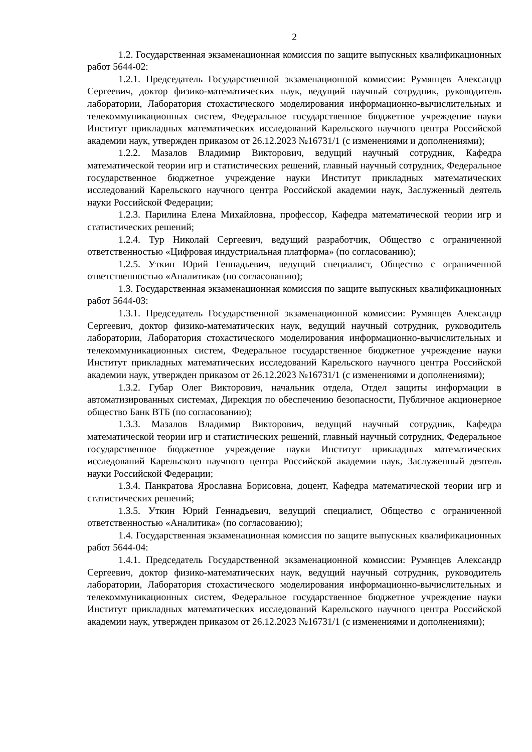2
1.2. Государственная экзаменационная комиссия по защите выпускных квалификационных работ 5644-02:
1.2.1. Председатель Государственной экзаменационной комиссии: Румянцев Александр Сергеевич, доктор физико-математических наук, ведущий научный сотрудник, руководитель лаборатории, Лаборатория стохастического моделирования информационно-вычислительных и телекоммуникационных систем, Федеральное государственное бюджетное учреждение науки Институт прикладных математических исследований Карельского научного центра Российской академии наук, утвержден приказом от 26.12.2023 №16731/1 (с изменениями и дополнениями);
1.2.2. Мазалов Владимир Викторович, ведущий научный сотрудник, Кафедра математической теории игр и статистических решений, главный научный сотрудник, Федеральное государственное бюджетное учреждение науки Институт прикладных математических исследований Карельского научного центра Российской академии наук, Заслуженный деятель науки Российской Федерации;
1.2.3. Парилина Елена Михайловна, профессор, Кафедра математической теории игр и статистических решений;
1.2.4. Тур Николай Сергеевич, ведущий разработчик, Общество с ограниченной ответственностью «Цифровая индустриальная платформа» (по согласованию);
1.2.5. Уткин Юрий Геннадьевич, ведущий специалист, Общество с ограниченной ответственностью «Аналитика» (по согласованию);
1.3. Государственная экзаменационная комиссия по защите выпускных квалификационных работ 5644-03:
1.3.1. Председатель Государственной экзаменационной комиссии: Румянцев Александр Сергеевич, доктор физико-математических наук, ведущий научный сотрудник, руководитель лаборатории, Лаборатория стохастического моделирования информационно-вычислительных и телекоммуникационных систем, Федеральное государственное бюджетное учреждение науки Институт прикладных математических исследований Карельского научного центра Российской академии наук, утвержден приказом от 26.12.2023 №16731/1 (с изменениями и дополнениями);
1.3.2. Губар Олег Викторович, начальник отдела, Отдел защиты информации в автоматизированных системах, Дирекция по обеспечению безопасности, Публичное акционерное общество Банк ВТБ (по согласованию);
1.3.3. Мазалов Владимир Викторович, ведущий научный сотрудник, Кафедра математической теории игр и статистических решений, главный научный сотрудник, Федеральное государственное бюджетное учреждение науки Институт прикладных математических исследований Карельского научного центра Российской академии наук, Заслуженный деятель науки Российской Федерации;
1.3.4. Панкратова Ярославна Борисовна, доцент, Кафедра математической теории игр и статистических решений;
1.3.5. Уткин Юрий Геннадьевич, ведущий специалист, Общество с ограниченной ответственностью «Аналитика» (по согласованию);
1.4. Государственная экзаменационная комиссия по защите выпускных квалификационных работ 5644-04:
1.4.1. Председатель Государственной экзаменационной комиссии: Румянцев Александр Сергеевич, доктор физико-математических наук, ведущий научный сотрудник, руководитель лаборатории, Лаборатория стохастического моделирования информационно-вычислительных и телекоммуникационных систем, Федеральное государственное бюджетное учреждение науки Институт прикладных математических исследований Карельского научного центра Российской академии наук, утвержден приказом от 26.12.2023 №16731/1 (с изменениями и дополнениями);